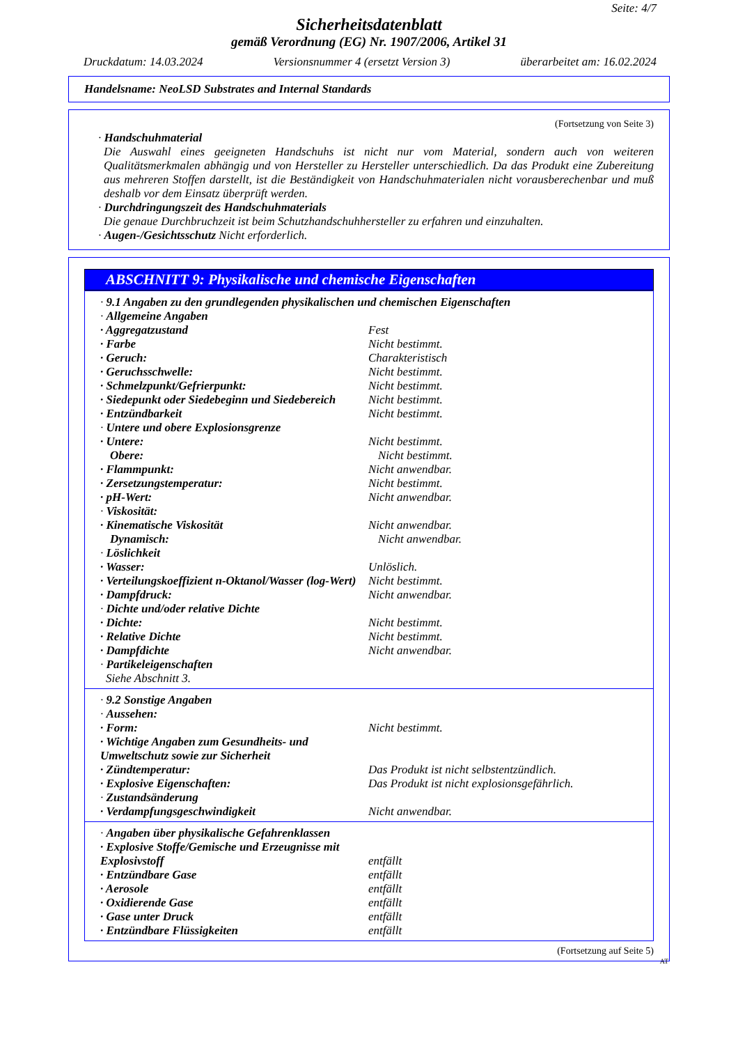Seite: 4/7
Sicherheitsdatenblatt
gemäß Verordnung (EG) Nr. 1907/2006, Artikel 31
Druckdatum: 14.03.2024 Versionsnummer 4 (ersetzt Version 3) überarbeitet am: 16.02.2024
Handelsname: NeoLSD Substrates and Internal Standards
(Fortsetzung von Seite 3)
· Handschuhmaterial
Die Auswahl eines geeigneten Handschuhs ist nicht nur vom Material, sondern auch von weiteren Qualitätsmerkmalen abhängig und von Hersteller zu Hersteller unterschiedlich. Da das Produkt eine Zubereitung aus mehreren Stoffen darstellt, ist die Beständigkeit von Handschuhmaterialen nicht vorausberechenbar und muß deshalb vor dem Einsatz überprüft werden.
· Durchdringungszeit des Handschuhmaterials
Die genaue Durchbruchzeit ist beim Schutzhandschuhhersteller zu erfahren und einzuhalten.
· Augen-/Gesichtsschutz Nicht erforderlich.
ABSCHNITT 9: Physikalische und chemische Eigenschaften
· 9.1 Angaben zu den grundlegenden physikalischen und chemischen Eigenschaften
· Allgemeine Angaben
· Aggregatzustand Fest
· Farbe Nicht bestimmt.
· Geruch: Charakteristisch
· Geruchsschwelle: Nicht bestimmt.
· Schmelzpunkt/Gefrierpunkt: Nicht bestimmt.
· Siedepunkt oder Siedebeginn und Siedebereich Nicht bestimmt.
· Entzündbarkeit Nicht bestimmt.
· Untere und obere Explosionsgrenze
· Untere: Nicht bestimmt.
Obere: Nicht bestimmt.
· Flammpunkt: Nicht anwendbar.
· Zersetzungstemperatur: Nicht bestimmt.
· pH-Wert: Nicht anwendbar.
· Viskosität:
· Kinematische Viskosität Nicht anwendbar.
Dynamisch: Nicht anwendbar.
· Löslichkeit
· Wasser: Unlöslich.
· Verteilungskoeffizient n-Oktanol/Wasser (log-Wert) Nicht bestimmt.
· Dampfdruck: Nicht anwendbar.
· Dichte und/oder relative Dichte
· Dichte: Nicht bestimmt.
· Relative Dichte Nicht bestimmt.
· Dampfdichte Nicht anwendbar.
· Partikeleigenschaften
Siehe Abschnitt 3.
· 9.2 Sonstige Angaben
· Aussehen:
· Form: Nicht bestimmt.
· Wichtige Angaben zum Gesundheits- und Umweltschutz sowie zur Sicherheit
· Zündtemperatur: Das Produkt ist nicht selbstentzündlich.
· Explosive Eigenschaften: Das Produkt ist nicht explosionsgefährlich.
· Zustandsänderung
· Verdampfungsgeschwindigkeit Nicht anwendbar.
· Angaben über physikalische Gefahrenklassen
· Explosive Stoffe/Gemische und Erzeugnisse mit Explosivstoff entfällt
· Entzündbare Gase entfällt
· Aerosole entfällt
· Oxidierende Gase entfällt
· Gase unter Druck entfällt
· Entzündbare Flüssigkeiten entfällt
(Fortsetzung auf Seite 5)
AT